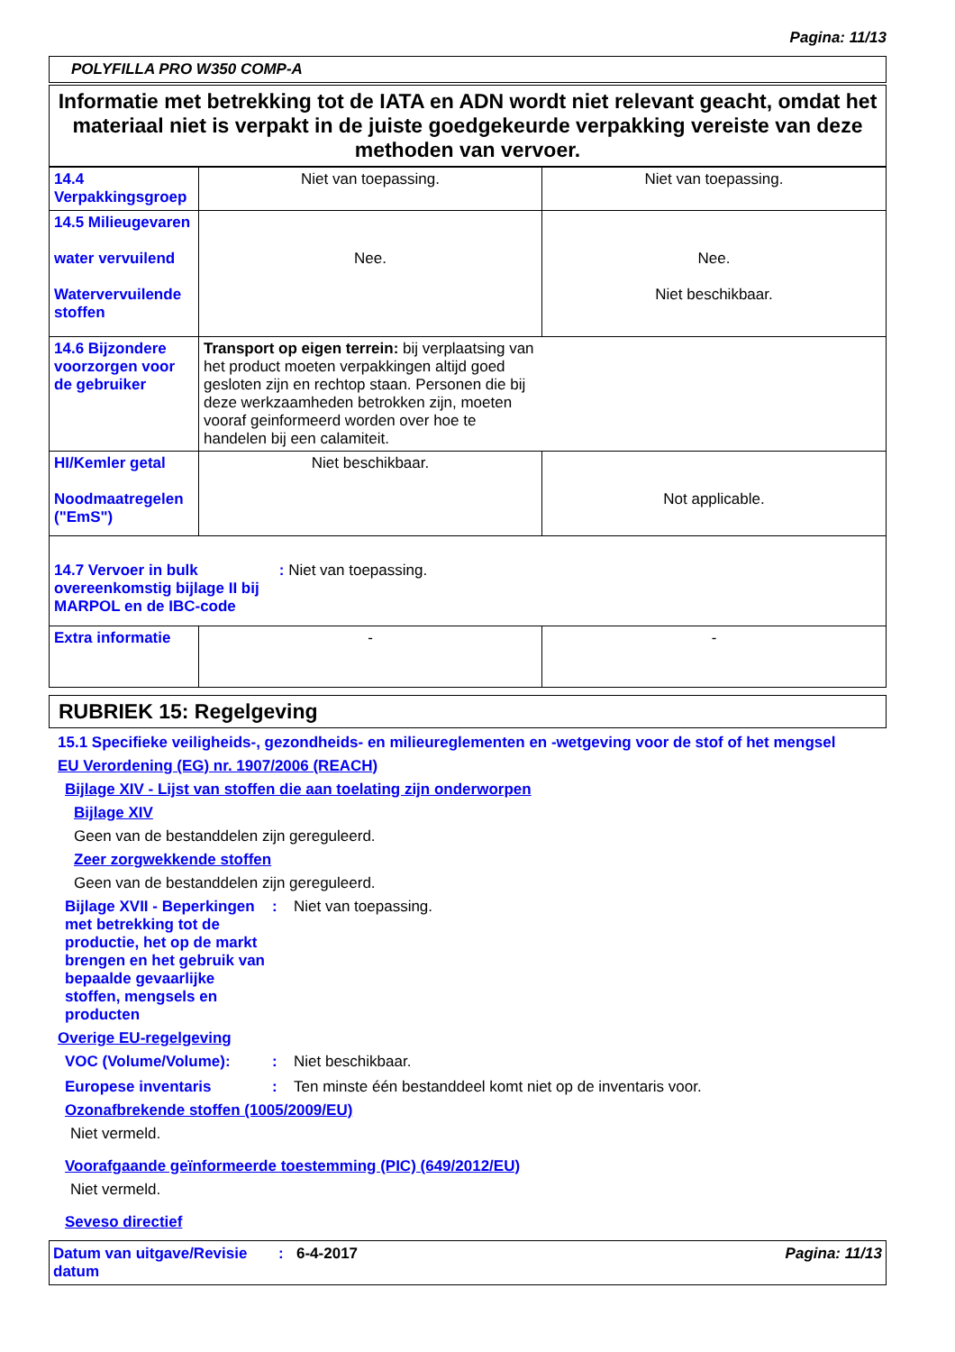Pagina: 11/13
POLYFILLA PRO W350 COMP-A
Informatie met betrekking tot de IATA en ADN wordt niet relevant geacht, omdat het materiaal niet is verpakt in de juiste goedgekeurde verpakking vereiste van deze methoden van vervoer.
| 14.4 Verpakkingsgroep | Niet van toepassing. | Niet van toepassing. |
| 14.5 Milieugevaren water vervuilend Watervervuilende stoffen | Nee. | Nee. Niet beschikbaar. |
| 14.6 Bijzondere voorzorgen voor de gebruiker | Transport op eigen terrein: bij verplaatsing van het product moeten verpakkingen altijd goed gesloten zijn en rechtop staan. Personen die bij deze werkzaamheden betrokken zijn, moeten vooraf geinformeerd worden over hoe te handelen bij een calamiteit. | |
| HI/Kemler getal Noodmaatregelen ("EmS") | Niet beschikbaar. | Not applicable. |
| 14.7 Vervoer in bulk overeenkomstig bijlage II bij MARPOL en de IBC-code : Niet van toepassing. | | |
| Extra informatie | - | - |
RUBRIEK 15: Regelgeving
15.1 Specifieke veiligheids-, gezondheids- en milieureglementen en -wetgeving voor de stof of het mengsel
EU Verordening (EG) nr. 1907/2006 (REACH)
Bijlage XIV - Lijst van stoffen die aan toelating zijn onderworpen
Bijlage XIV
Geen van de bestanddelen zijn gereguleerd.
Zeer zorgwekkende stoffen
Geen van de bestanddelen zijn gereguleerd.
Bijlage XVII - Beperkingen met betrekking tot de productie, het op de markt brengen en het gebruik van bepaalde gevaarlijke stoffen, mengsels en producten: Niet van toepassing.
Overige EU-regelgeving
VOC (Volume/Volume):: Niet beschikbaar.
Europese inventaris: Ten minste één bestanddeel komt niet op de inventaris voor.
Ozonafbrekende stoffen (1005/2009/EU)
Niet vermeld.
Voorafgaande geïnformeerde toestemming (PIC) (649/2012/EU)
Niet vermeld.
Seveso directief
Datum van uitgave/Revisie datum: 6-4-2017 Pagina: 11/13